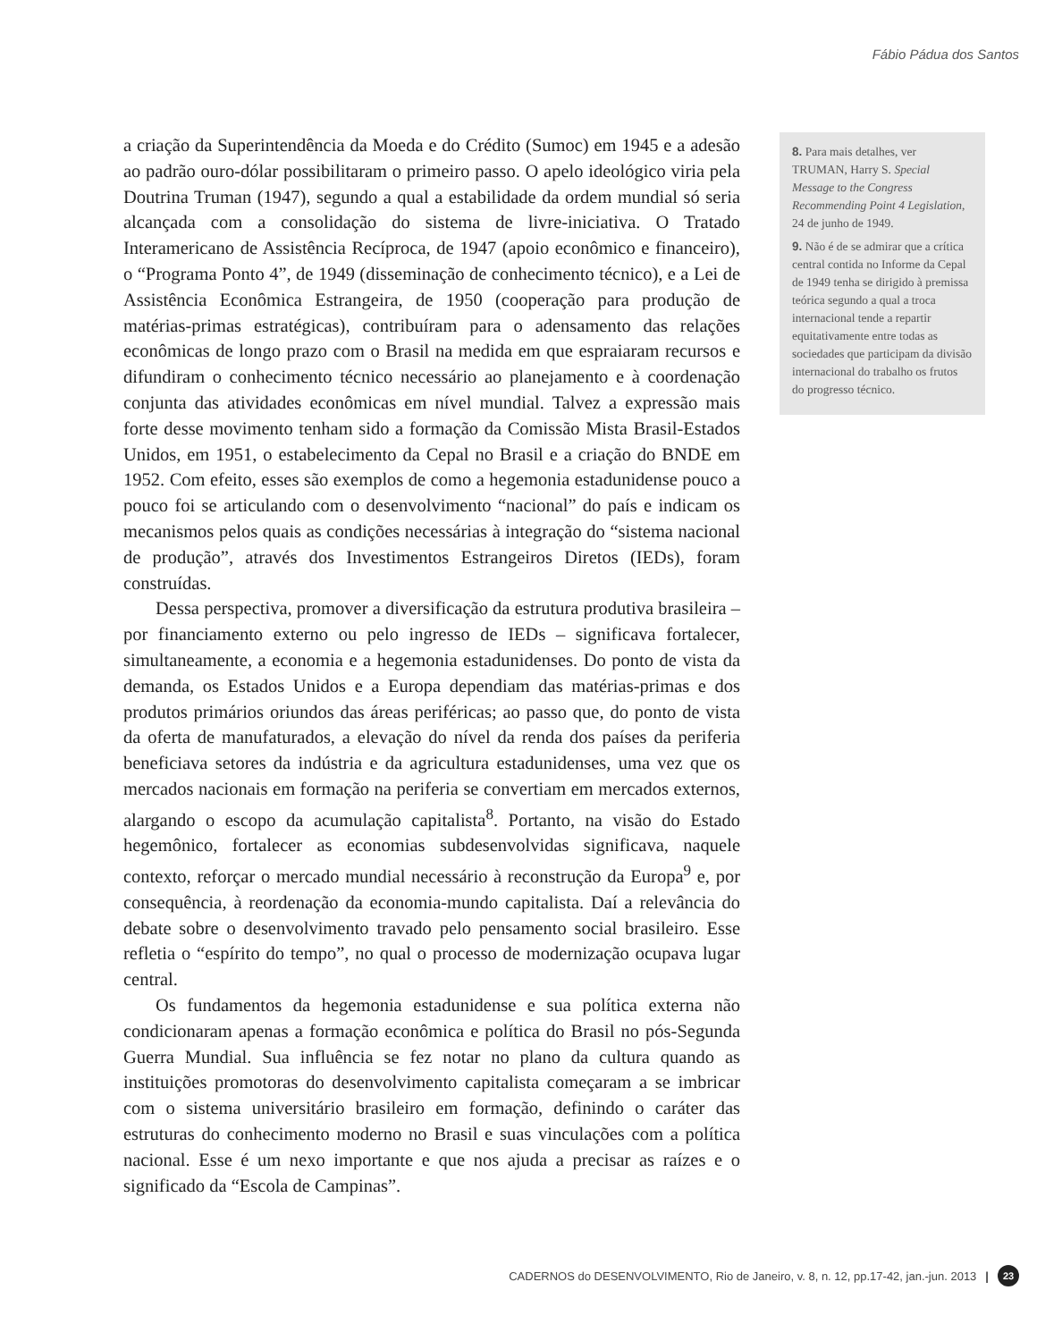Fábio Pádua dos Santos
a criação da Superintendência da Moeda e do Crédito (Sumoc) em 1945 e a adesão ao padrão ouro-dólar possibilitaram o primeiro passo. O apelo ideológico viria pela Doutrina Truman (1947), segundo a qual a estabilidade da ordem mundial só seria alcançada com a consolidação do sistema de livre-iniciativa. O Tratado Interamericano de Assistência Recíproca, de 1947 (apoio econômico e financeiro), o “Programa Ponto 4”, de 1949 (disseminação de conhecimento técnico), e a Lei de Assistência Econômica Estrangeira, de 1950 (cooperação para produção de matérias-primas estratégicas), contribuíram para o adensamento das relações econômicas de longo prazo com o Brasil na medida em que espraiaram recursos e difundiram o conhecimento técnico necessário ao planejamento e à coordenação conjunta das atividades econômicas em nível mundial. Talvez a expressão mais forte desse movimento tenham sido a formação da Comissão Mista Brasil-Estados Unidos, em 1951, o estabelecimento da Cepal no Brasil e a criação do BNDE em 1952. Com efeito, esses são exemplos de como a hegemonia estadunidense pouco a pouco foi se articulando com o desenvolvimento “nacional” do país e indicam os mecanismos pelos quais as condições necessárias à integração do “sistema nacional de produção”, através dos Investimentos Estrangeiros Diretos (IEDs), foram construídas.
Dessa perspectiva, promover a diversificação da estrutura produtiva brasileira – por financiamento externo ou pelo ingresso de IEDs – significava fortalecer, simultaneamente, a economia e a hegemonia estadunidenses. Do ponto de vista da demanda, os Estados Unidos e a Europa dependiam das matérias-primas e dos produtos primários oriundos das áreas periféricas; ao passo que, do ponto de vista da oferta de manufaturados, a elevação do nível da renda dos países da periferia beneficiava setores da indústria e da agricultura estadunidenses, uma vez que os mercados nacionais em formação na periferia se convertiam em mercados externos, alargando o escopo da acumulação capitalista<sup>8</sup>. Portanto, na visão do Estado hegemônico, fortalecer as economias subdesenvolvidas significava, naquele contexto, reforçar o mercado mundial necessário à reconstrução da Europa<sup>9</sup> e, por consequência, à reordenação da economia-mundo capitalista. Daí a relevância do debate sobre o desenvolvimento travado pelo pensamento social brasileiro. Esse refletia o “espírito do tempo”, no qual o processo de modernização ocupava lugar central.
Os fundamentos da hegemonia estadunidense e sua política externa não condicionaram apenas a formação econômica e política do Brasil no pós-Segunda Guerra Mundial. Sua influência se fez notar no plano da cultura quando as instituições promotoras do desenvolvimento capitalista começaram a se imbricar com o sistema universitário brasileiro em formação, definindo o caráter das estruturas do conhecimento moderno no Brasil e suas vinculações com a política nacional. Esse é um nexo importante e que nos ajuda a precisar as raízes e o significado da “Escola de Campinas”.
8. Para mais detalhes, ver TRUMAN, Harry S. Special Message to the Congress Recommending Point 4 Legislation, 24 de junho de 1949.
9. Não é de se admirar que a crítica central contida no Informe da Cepal de 1949 tenha se dirigido à premissa teórica segundo a qual a troca internacional tende a repartir equitativamente entre todas as sociedades que participam da divisão internacional do trabalho os frutos do progresso técnico.
CADERNOS do DESENVOLVIMENTO, Rio de Janeiro, v. 8, n. 12, pp.17-42, jan.-jun. 2013 | 23